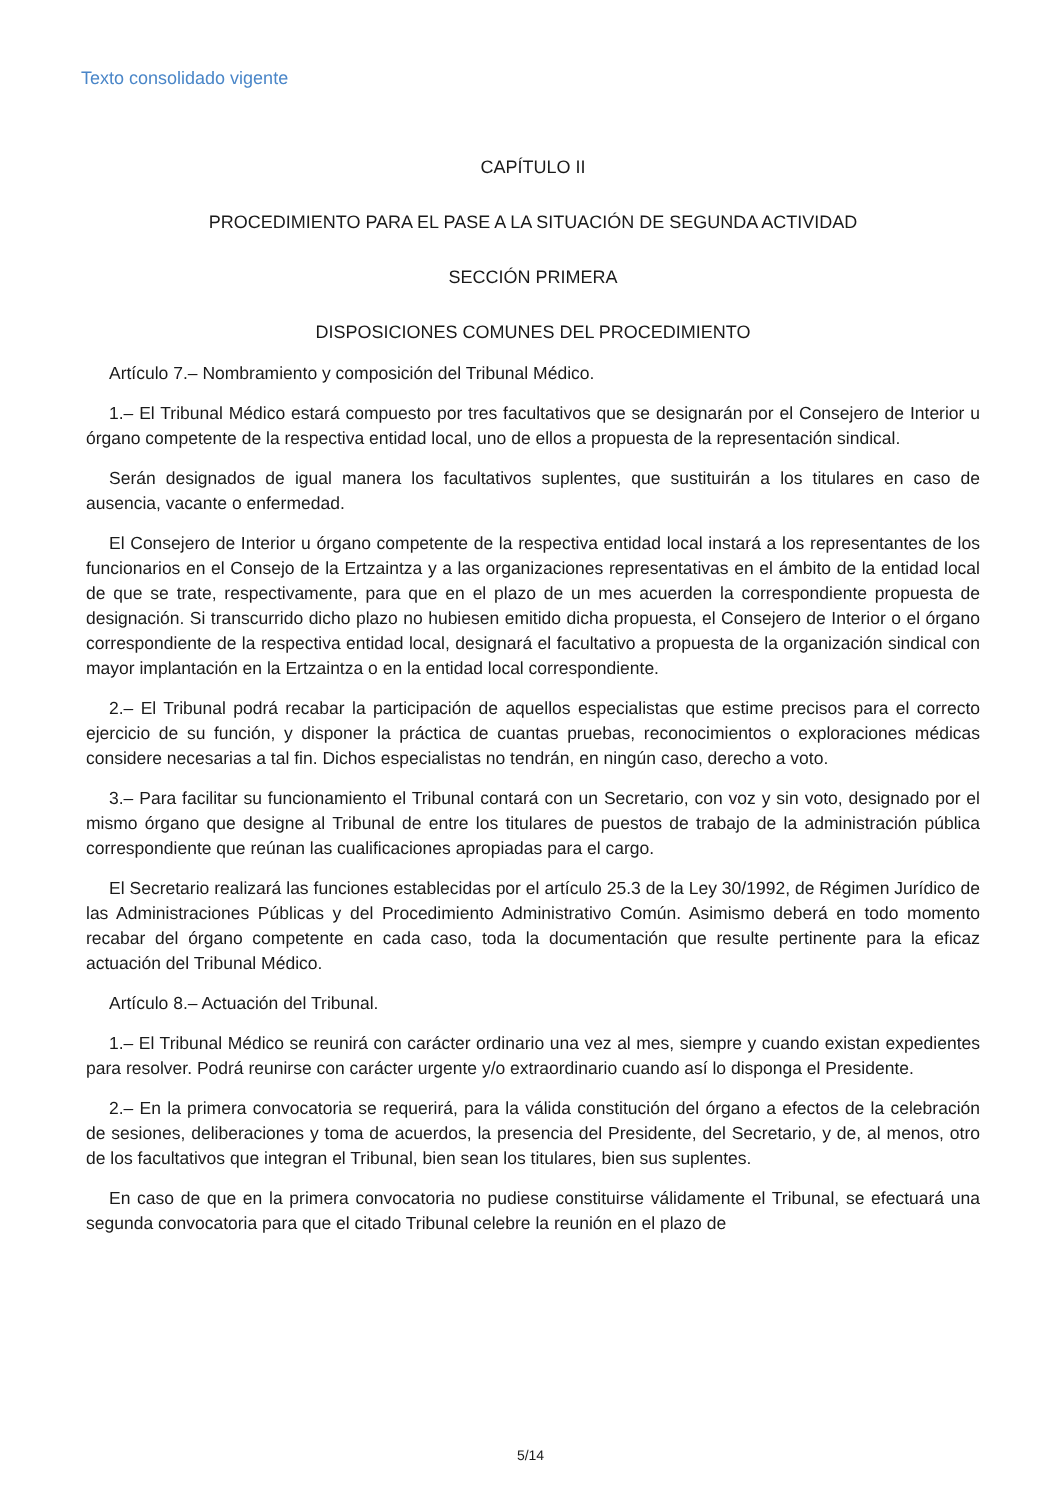Texto consolidado vigente
CAPÍTULO II
PROCEDIMIENTO PARA EL PASE A LA SITUACIÓN DE SEGUNDA ACTIVIDAD
SECCIÓN PRIMERA
DISPOSICIONES COMUNES DEL PROCEDIMIENTO
Artículo 7.– Nombramiento y composición del Tribunal Médico.
1.– El Tribunal Médico estará compuesto por tres facultativos que se designarán por el Consejero de Interior u órgano competente de la respectiva entidad local, uno de ellos a propuesta de la representación sindical.
Serán designados de igual manera los facultativos suplentes, que sustituirán a los titulares en caso de ausencia, vacante o enfermedad.
El Consejero de Interior u órgano competente de la respectiva entidad local instará a los representantes de los funcionarios en el Consejo de la Ertzaintza y a las organizaciones representativas en el ámbito de la entidad local de que se trate, respectivamente, para que en el plazo de un mes acuerden la correspondiente propuesta de designación. Si transcurrido dicho plazo no hubiesen emitido dicha propuesta, el Consejero de Interior o el órgano correspondiente de la respectiva entidad local, designará el facultativo a propuesta de la organización sindical con mayor implantación en la Ertzaintza o en la entidad local correspondiente.
2.– El Tribunal podrá recabar la participación de aquellos especialistas que estime precisos para el correcto ejercicio de su función, y disponer la práctica de cuantas pruebas, reconocimientos o exploraciones médicas considere necesarias a tal fin. Dichos especialistas no tendrán, en ningún caso, derecho a voto.
3.– Para facilitar su funcionamiento el Tribunal contará con un Secretario, con voz y sin voto, designado por el mismo órgano que designe al Tribunal de entre los titulares de puestos de trabajo de la administración pública correspondiente que reúnan las cualificaciones apropiadas para el cargo.
El Secretario realizará las funciones establecidas por el artículo 25.3 de la Ley 30/1992, de Régimen Jurídico de las Administraciones Públicas y del Procedimiento Administrativo Común. Asimismo deberá en todo momento recabar del órgano competente en cada caso, toda la documentación que resulte pertinente para la eficaz actuación del Tribunal Médico.
Artículo 8.– Actuación del Tribunal.
1.– El Tribunal Médico se reunirá con carácter ordinario una vez al mes, siempre y cuando existan expedientes para resolver. Podrá reunirse con carácter urgente y/o extraordinario cuando así lo disponga el Presidente.
2.– En la primera convocatoria se requerirá, para la válida constitución del órgano a efectos de la celebración de sesiones, deliberaciones y toma de acuerdos, la presencia del Presidente, del Secretario, y de, al menos, otro de los facultativos que integran el Tribunal, bien sean los titulares, bien sus suplentes.
En caso de que en la primera convocatoria no pudiese constituirse válidamente el Tribunal, se efectuará una segunda convocatoria para que el citado Tribunal celebre la reunión en el plazo de
5/14